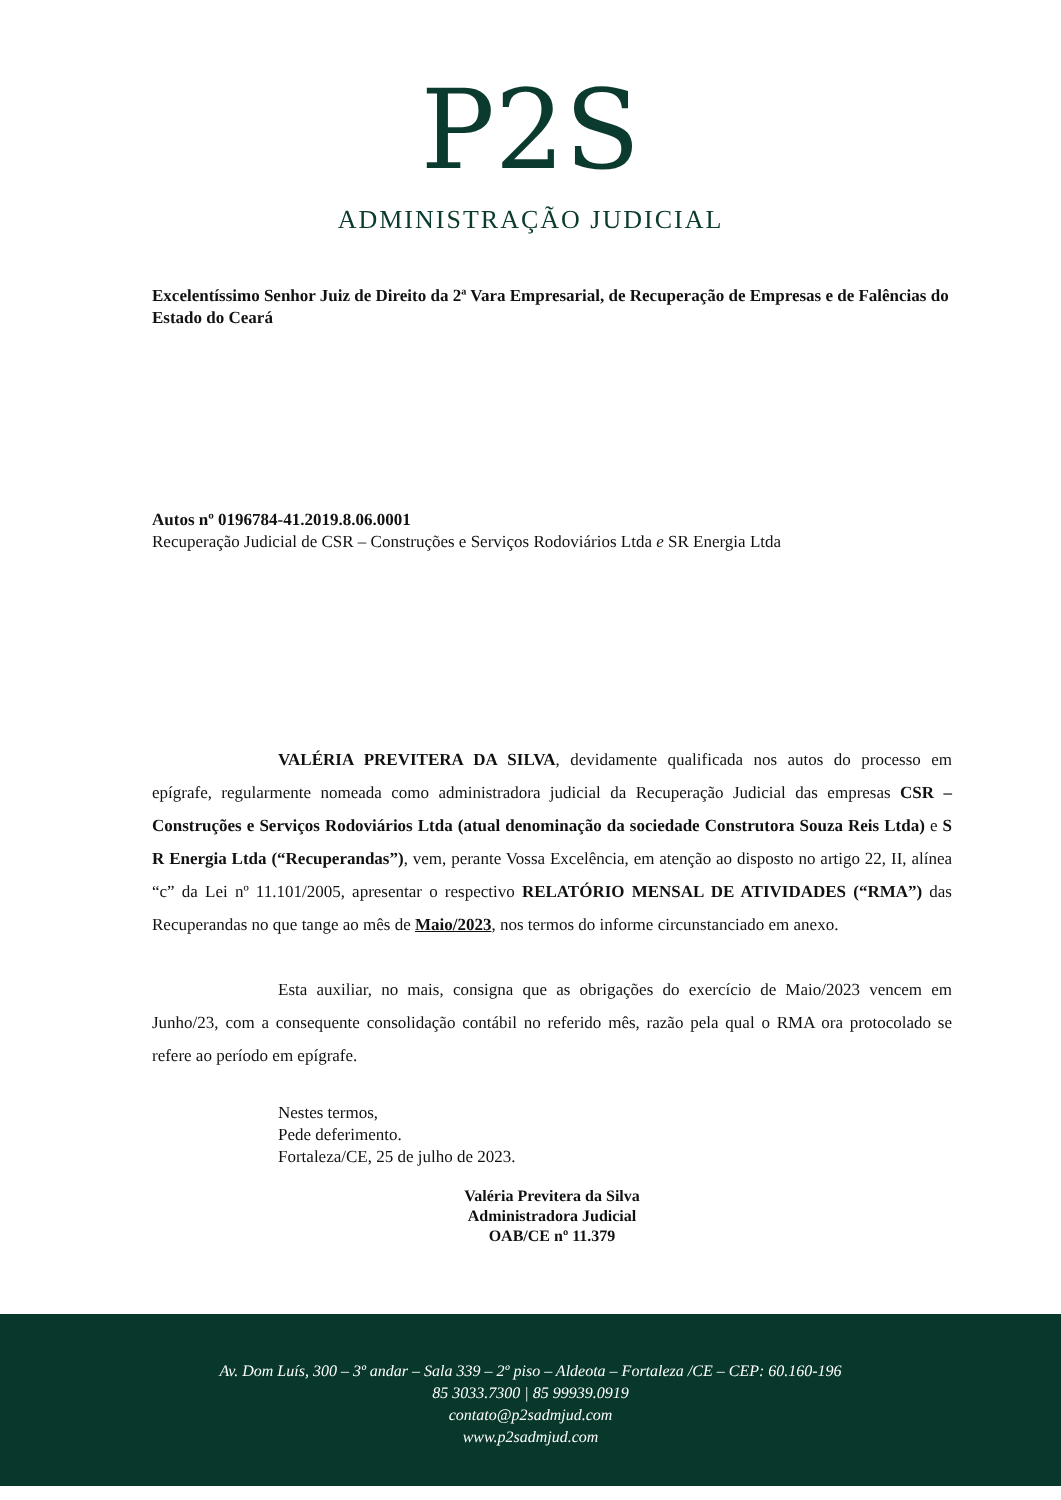P2S
ADMINISTRAÇÃO JUDICIAL
Excelentíssimo Senhor Juiz de Direito da 2ª Vara Empresarial, de Recuperação de Empresas e de Falências do Estado do Ceará
Autos nº 0196784-41.2019.8.06.0001
Recuperação Judicial de CSR – Construções e Serviços Rodoviários Ltda e SR Energia Ltda
VALÉRIA PREVITERA DA SILVA, devidamente qualificada nos autos do processo em epígrafe, regularmente nomeada como administradora judicial da Recuperação Judicial das empresas CSR – Construções e Serviços Rodoviários Ltda (atual denominação da sociedade Construtora Souza Reis Ltda) e S R Energia Ltda (“Recuperandas”), vem, perante Vossa Excelência, em atenção ao disposto no artigo 22, II, alínea “c” da Lei nº 11.101/2005, apresentar o respectivo RELATÓRIO MENSAL DE ATIVIDADES (“RMA”) das Recuperandas no que tange ao mês de Maio/2023, nos termos do informe circunstanciado em anexo.
Esta auxiliar, no mais, consigna que as obrigações do exercício de Maio/2023 vencem em Junho/23, com a consequente consolidação contábil no referido mês, razão pela qual o RMA ora protocolado se refere ao período em epígrafe.
Nestes termos,
Pede deferimento.
Fortaleza/CE, 25 de julho de 2023.
Valéria Previtera da Silva
Administradora Judicial
OAB/CE nº 11.379
Av. Dom Luís, 300 – 3º andar – Sala 339 – 2º piso – Aldeota – Fortaleza /CE – CEP: 60.160-196
85 3033.7300 | 85 99939.0919
contato@p2sadmjud.com
www.p2sadmjud.com